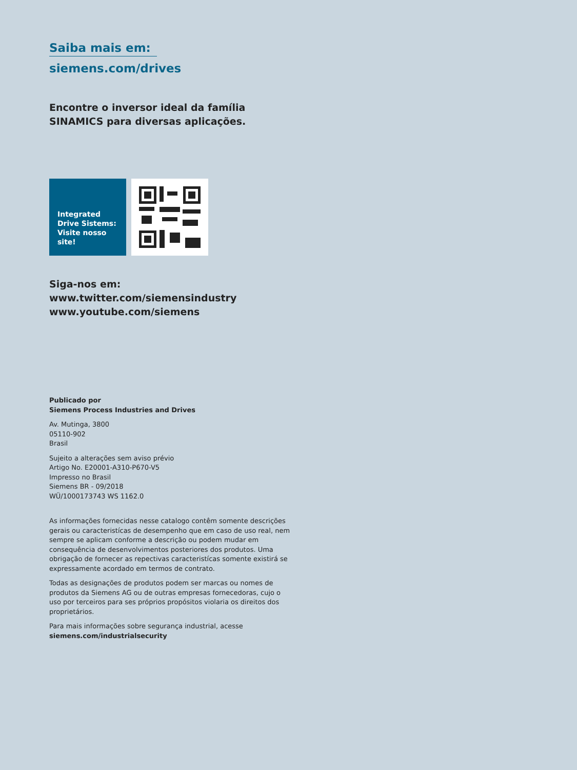Saiba mais em:
siemens.com/drives
Encontre o inversor ideal da família SINAMICS para diversas aplicações.
Integrated Drive Sistems: Visite nosso site!
Siga-nos em:
www.twitter.com/siemensindustry
www.youtube.com/siemens
Publicado por
Siemens Process Industries and Drives
Av. Mutinga, 3800
05110-902
Brasil
Sujeito a alterações sem aviso prévio
Artigo No. E20001-A310-P670-V5
Impresso no Brasil
Siemens BR - 09/2018
WÜ/1000173743 WS 1162.0
As informações fornecidas nesse catalogo contêm somente descrições gerais ou caracteristícas de desempenho que em caso de uso real, nem sempre se aplicam conforme a descrição ou podem mudar em consequência de desenvolvimentos posteriores dos produtos. Uma obrigação de fornecer as repectivas caracteristícas somente existirá se expressamente acordado em termos de contrato.
Todas as designações de produtos podem ser marcas ou nomes de produtos da Siemens AG ou de outras empresas fornecedoras, cujo o uso por terceiros para ses próprios propósitos violaria os direitos dos proprietários.
Para mais informações sobre segurança industrial, acesse
siemens.com/industrialsecurity